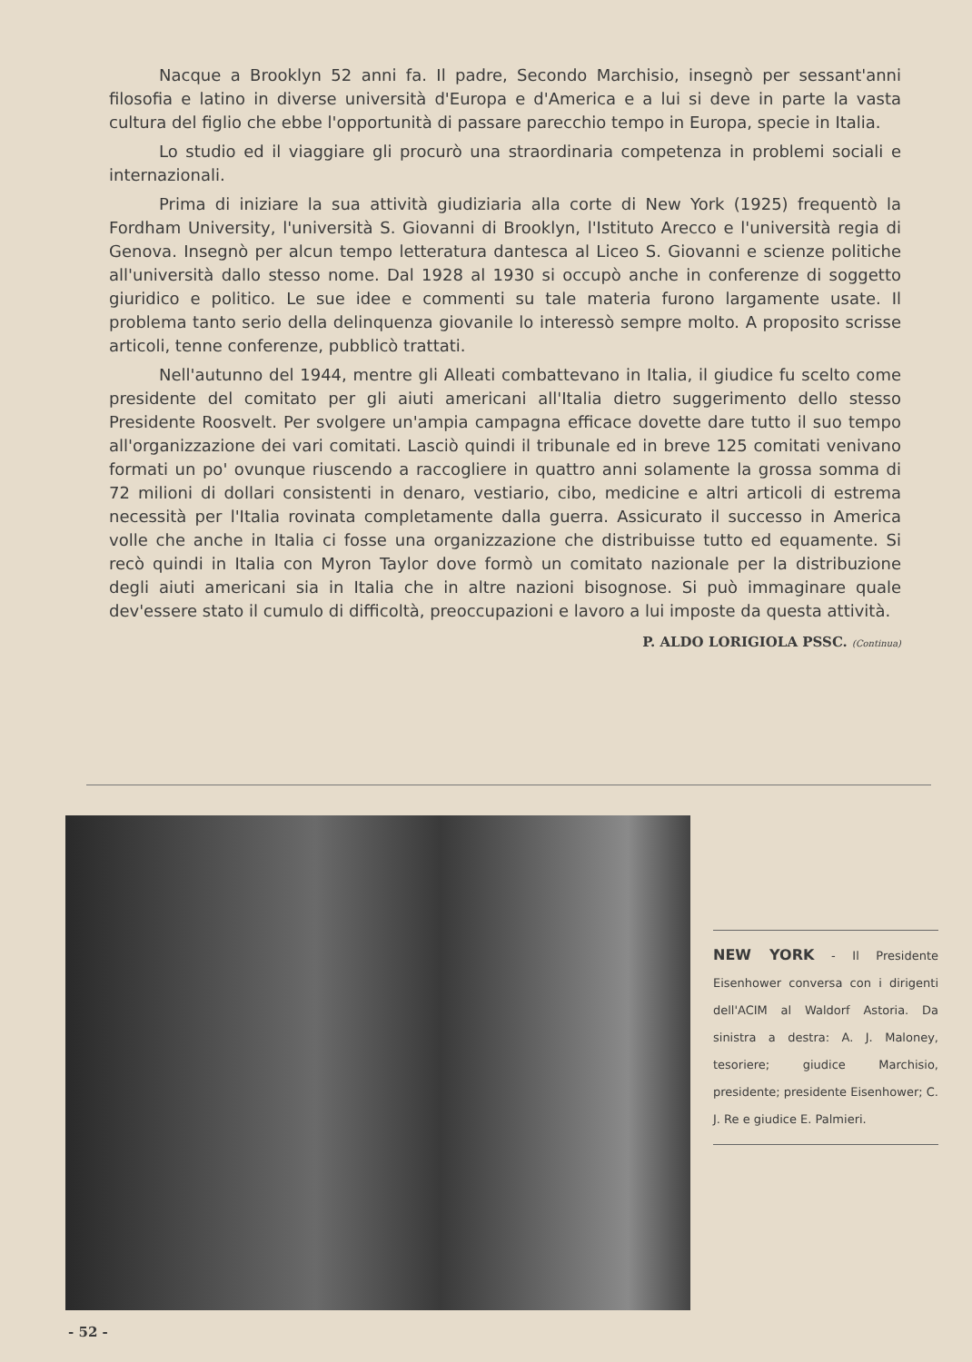Nacque a Brooklyn 52 anni fa. Il padre, Secondo Marchisio, insegnò per sessant'anni filosofia e latino in diverse università d'Europa e d'America e a lui si deve in parte la vasta cultura del figlio che ebbe l'opportunità di passare parecchio tempo in Europa, specie in Italia.
Lo studio ed il viaggiare gli procurò una straordinaria competenza in problemi sociali e internazionali.
Prima di iniziare la sua attività giudiziaria alla corte di New York (1925) frequentò la Fordham University, l'università S. Giovanni di Brooklyn, l'Istituto Arecco e l'università regia di Genova. Insegnò per alcun tempo letteratura dantesca al Liceo S. Giovanni e scienze politiche all'università dallo stesso nome. Dal 1928 al 1930 si occupò anche in conferenze di soggetto giuridico e politico. Le sue idee e commenti su tale materia furono largamente usate. Il problema tanto serio della delinquenza giovanile lo interessò sempre molto. A proposito scrisse articoli, tenne conferenze, pubblicò trattati.
Nell'autunno del 1944, mentre gli Alleati combattevano in Italia, il giudice fu scelto come presidente del comitato per gli aiuti americani all'Italia dietro suggerimento dello stesso Presidente Roosvelt. Per svolgere un'ampia campagna efficace dovette dare tutto il suo tempo all'organizzazione dei vari comitati. Lasciò quindi il tribunale ed in breve 125 comitati venivano formati un po' ovunque riuscendo a raccogliere in quattro anni solamente la grossa somma di 72 milioni di dollari consistenti in denaro, vestiario, cibo, medicine e altri articoli di estrema necessità per l'Italia rovinata completamente dalla guerra. Assicurato il successo in America volle che anche in Italia ci fosse una organizzazione che distribuisse tutto ed equamente. Si recò quindi in Italia con Myron Taylor dove formò un comitato nazionale per la distribuzione degli aiuti americani sia in Italia che in altre nazioni bisognose. Si può immaginare quale dev'essere stato il cumulo di difficoltà, preoccupazioni e lavoro a lui imposte da questa attività.
P. ALDO LORIGIOLA PSSC. (Continua)
NEW YORK - Il Presidente Eisenhower conversa con i dirigenti dell'ACIM al Waldorf Astoria. Da sinistra a destra: A. J. Maloney, tesoriere; giudice Marchisio, presidente; presidente Eisenhower; C. J. Re e giudice E. Palmieri.
- 52 -